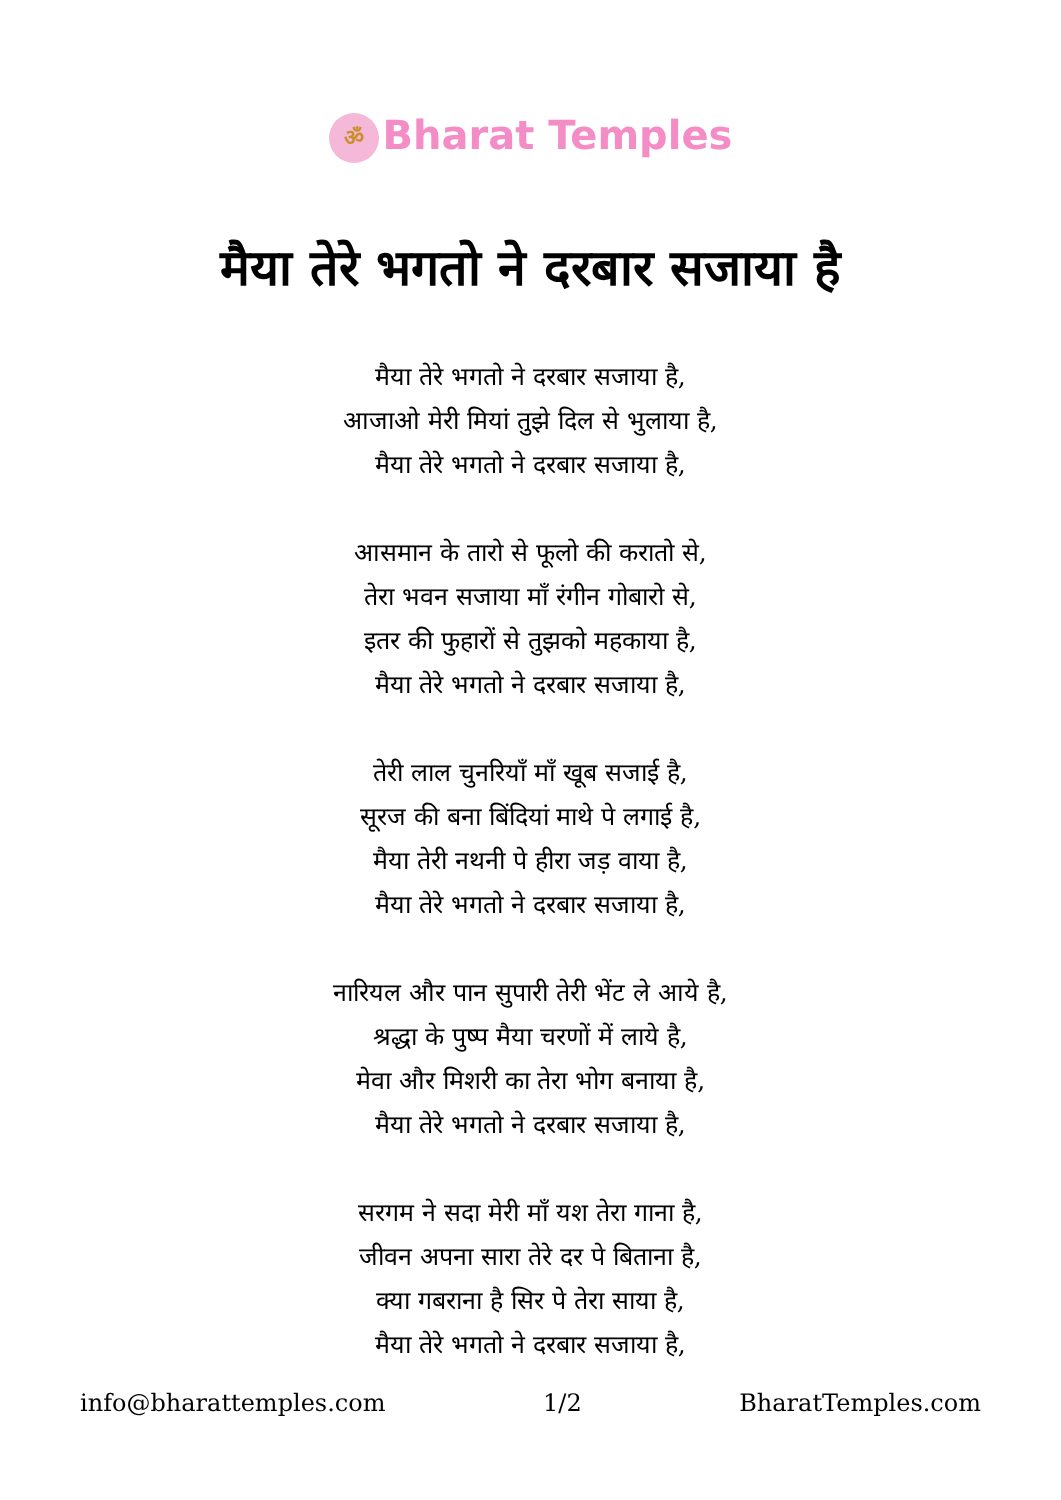ॐ Bharat Temples
मैया तेरे भगतो ने दरबार सजाया है
मैया तेरे भगतो ने दरबार सजाया है,
आजाओ मेरी मियां तुझे दिल से भुलाया है,
मैया तेरे भगतो ने दरबार सजाया है,
आसमान के तारो से फूलो की करातो से,
तेरा भवन सजाया माँ रंगीन गोबारो से,
इतर की फुहारों से तुझको महकाया है,
मैया तेरे भगतो ने दरबार सजाया है,
तेरी लाल चुनरियाँ माँ खूब सजाई है,
सूरज की बना बिंदियां माथे पे लगाई है,
मैया तेरी नथनी पे हीरा जड़ वाया है,
मैया तेरे भगतो ने दरबार सजाया है,
नारियल और पान सुपारी तेरी भेंट ले आये है,
श्रद्धा के पुष्प मैया चरणों में लाये है,
मेवा और मिशरी का तेरा भोग बनाया है,
मैया तेरे भगतो ने दरबार सजाया है,
सरगम ने सदा मेरी माँ यश तेरा गाना है,
जीवन अपना सारा तेरे दर पे बिताना है,
क्या गबराना है सिर पे तेरा साया है,
मैया तेरे भगतो ने दरबार सजाया है,
info@bharattemples.com 1/2 BharatTemples.com